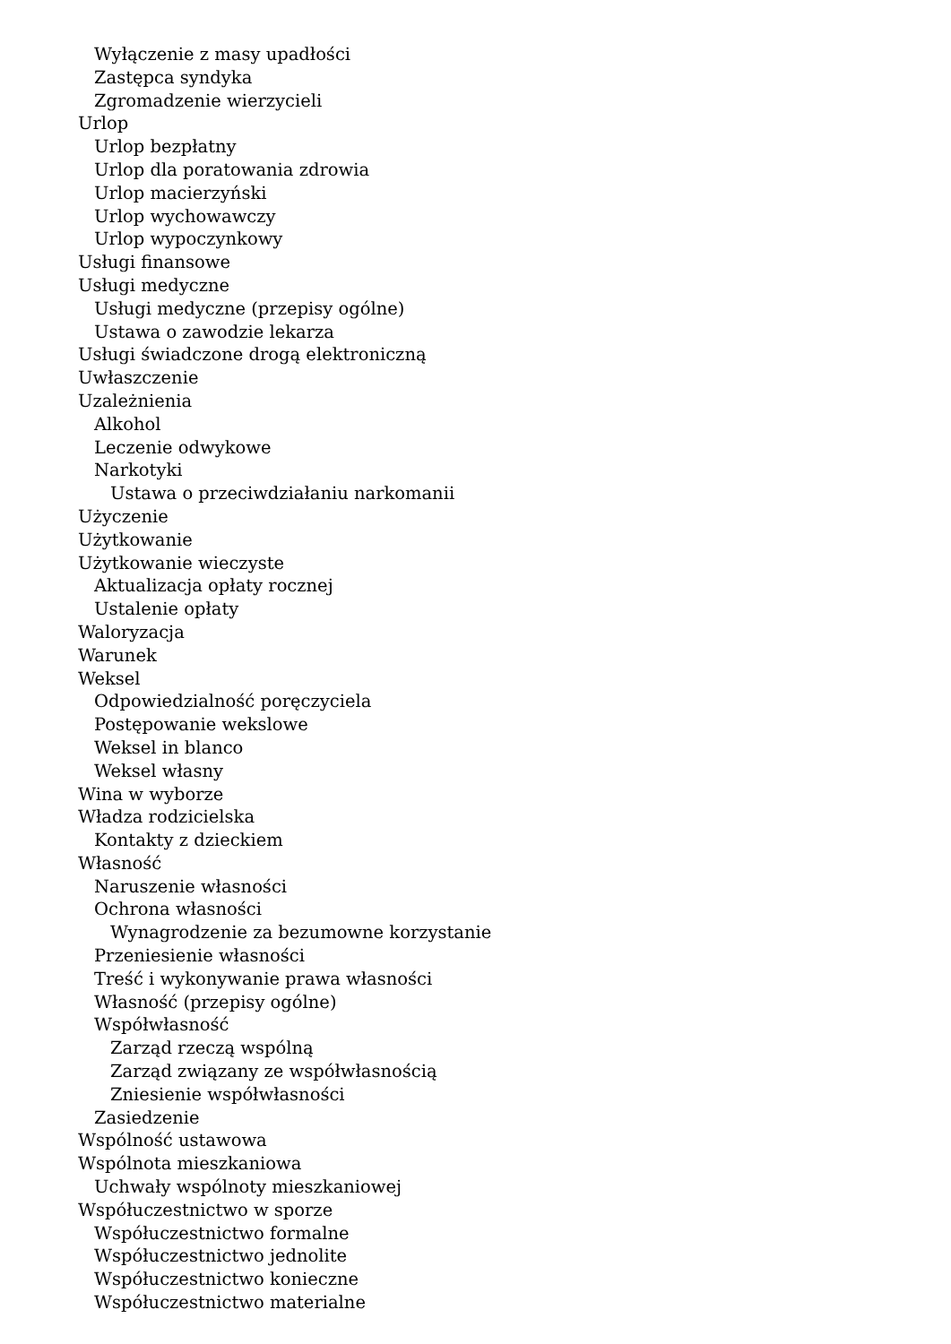Wyłączenie z masy upadłości
Zastępca syndyka
Zgromadzenie wierzycieli
Urlop
Urlop bezpłatny
Urlop dla poratowania zdrowia
Urlop macierzyński
Urlop wychowawczy
Urlop wypoczynkowy
Usługi finansowe
Usługi medyczne
Usługi medyczne (przepisy ogólne)
Ustawa o zawodzie lekarza
Usługi świadczone drogą elektroniczną
Uwłaszczenie
Uzależnienia
Alkohol
Leczenie odwykowe
Narkotyki
Ustawa o przeciwdziałaniu narkomanii
Użyczenie
Użytkowanie
Użytkowanie wieczyste
Aktualizacja opłaty rocznej
Ustalenie opłaty
Waloryzacja
Warunek
Weksel
Odpowiedzialność poręczyciela
Postępowanie wekslowe
Weksel in blanco
Weksel własny
Wina w wyborze
Władza rodzicielska
Kontakty z dzieckiem
Własność
Naruszenie własności
Ochrona własności
Wynagrodzenie za bezumowne korzystanie
Przeniesienie własności
Treść i wykonywanie prawa własności
Własność (przepisy ogólne)
Współwłasność
Zarząd rzeczą wspólną
Zarząd związany ze współwłasnością
Zniesienie współwłasności
Zasiedzenie
Wspólność ustawowa
Wspólnota mieszkaniowa
Uchwały wspólnoty mieszkaniowej
Współuczestnictwo w sporze
Współuczestnictwo formalne
Współuczestnictwo jednolite
Współuczestnictwo konieczne
Współuczestnictwo materialne